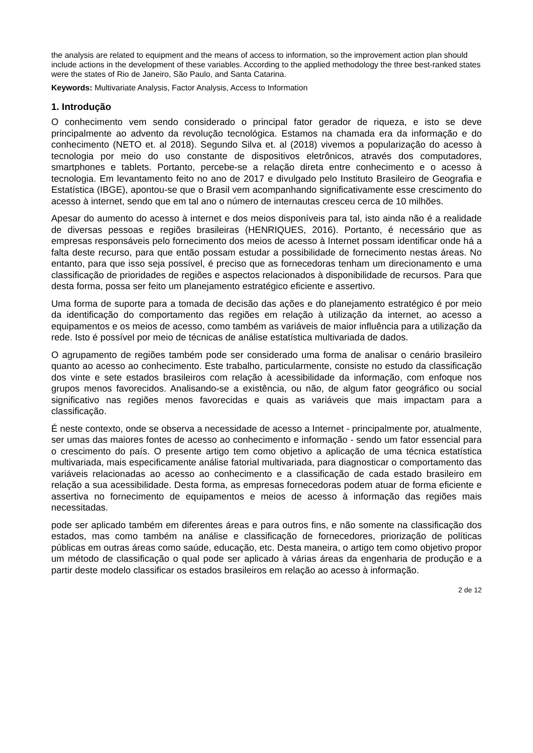the analysis are related to equipment and the means of access to information, so the improvement action plan should include actions in the development of these variables. According to the applied methodology the three best-ranked states were the states of Rio de Janeiro, São Paulo, and Santa Catarina.
Keywords: Multivariate Analysis, Factor Analysis, Access to Information
1. Introdução
O conhecimento vem sendo considerado o principal fator gerador de riqueza, e isto se deve principalmente ao advento da revolução tecnológica. Estamos na chamada era da informação e do conhecimento (NETO et. al 2018). Segundo Silva et. al (2018) vivemos a popularização do acesso à tecnologia por meio do uso constante de dispositivos eletrônicos, através dos computadores, smartphones e tablets. Portanto, percebe-se a relação direta entre conhecimento e o acesso à tecnologia. Em levantamento feito no ano de 2017 e divulgado pelo Instituto Brasileiro de Geografia e Estatística (IBGE), apontou-se que o Brasil vem acompanhando significativamente esse crescimento do acesso à internet, sendo que em tal ano o número de internautas cresceu cerca de 10 milhões.
Apesar do aumento do acesso à internet e dos meios disponíveis para tal, isto ainda não é a realidade de diversas pessoas e regiões brasileiras (HENRIQUES, 2016). Portanto, é necessário que as empresas responsáveis pelo fornecimento dos meios de acesso à Internet possam identificar onde há a falta deste recurso, para que então possam estudar a possibilidade de fornecimento nestas áreas. No entanto, para que isso seja possível, é preciso que as fornecedoras tenham um direcionamento e uma classificação de prioridades de regiões e aspectos relacionados à disponibilidade de recursos. Para que desta forma, possa ser feito um planejamento estratégico eficiente e assertivo.
Uma forma de suporte para a tomada de decisão das ações e do planejamento estratégico é por meio da identificação do comportamento das regiões em relação à utilização da internet, ao acesso a equipamentos e os meios de acesso, como também as variáveis de maior influência para a utilização da rede. Isto é possível por meio de técnicas de análise estatística multivariada de dados.
O agrupamento de regiões também pode ser considerado uma forma de analisar o cenário brasileiro quanto ao acesso ao conhecimento. Este trabalho, particularmente, consiste no estudo da classificação dos vinte e sete estados brasileiros com relação à acessibilidade da informação, com enfoque nos grupos menos favorecidos. Analisando-se a existência, ou não, de algum fator geográfico ou social significativo nas regiões menos favorecidas e quais as variáveis que mais impactam para a classificação.
É neste contexto, onde se observa a necessidade de acesso a Internet - principalmente por, atualmente, ser umas das maiores fontes de acesso ao conhecimento e informação - sendo um fator essencial para o crescimento do país. O presente artigo tem como objetivo a aplicação de uma técnica estatística multivariada, mais especificamente análise fatorial multivariada, para diagnosticar o comportamento das variáveis relacionadas ao acesso ao conhecimento e a classificação de cada estado brasileiro em relação a sua acessibilidade. Desta forma, as empresas fornecedoras podem atuar de forma eficiente e assertiva no fornecimento de equipamentos e meios de acesso à informação das regiões mais necessitadas.
pode ser aplicado também em diferentes áreas e para outros fins, e não somente na classificação dos estados, mas como também na análise e classificação de fornecedores, priorização de políticas públicas em outras áreas como saúde, educação, etc. Desta maneira, o artigo tem como objetivo propor um método de classificação o qual pode ser aplicado à várias áreas da engenharia de produção e a partir deste modelo classificar os estados brasileiros em relação ao acesso à informação.
2 de 12